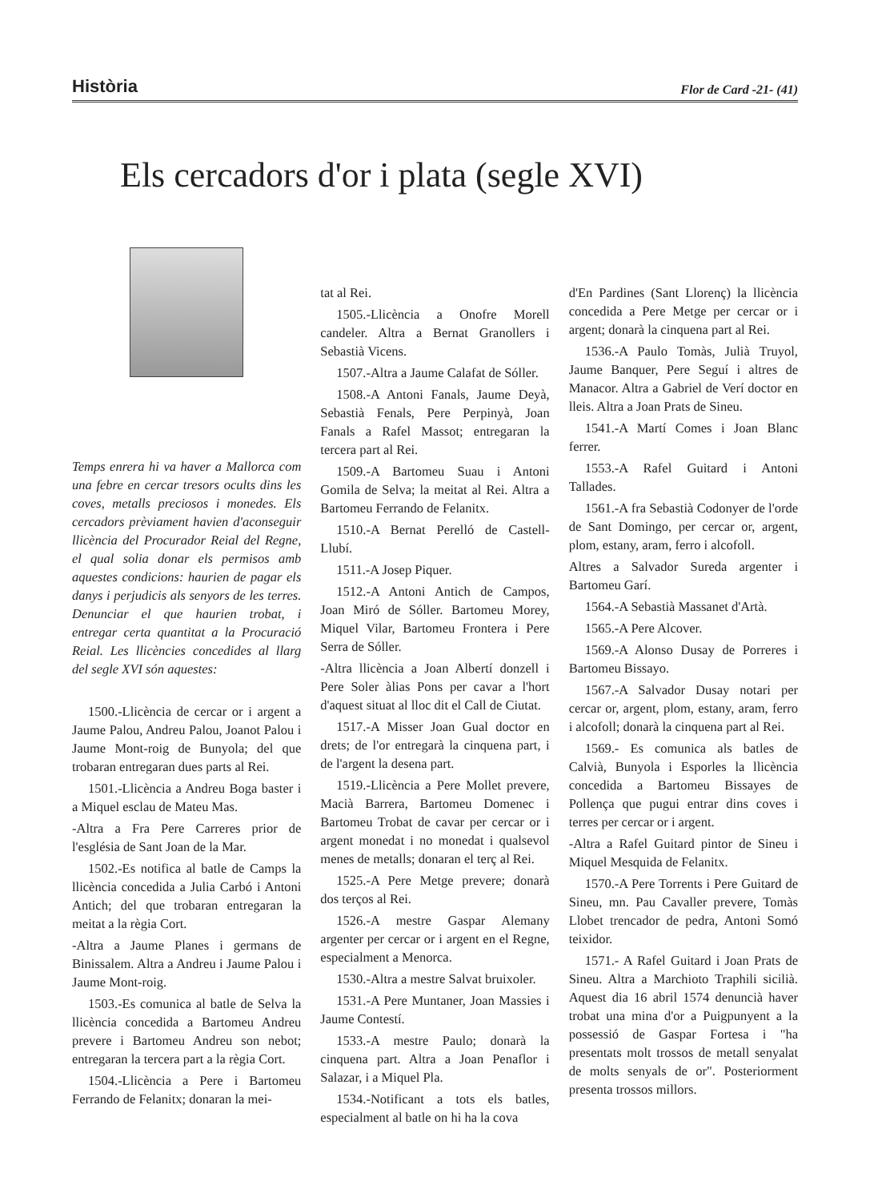Història Flor de Card -21- (41)
Els cercadors d'or i plata (segle XVI)
Temps enrera hi va haver a Mallorca com una febre en cercar tresors ocults dins les coves, metalls preciosos i monedes. Els cercadors prèviament havien d'aconseguir llicència del Procurador Reial del Regne, el qual solia donar els permisos amb aquestes condicions: haurien de pagar els danys i perjudicis als senyors de les terres. Denunciar el que haurien trobat, i entregar certa quantitat a la Procuració Reial. Les llicències concedides al llarg del segle XVI són aquestes:
1500.-Llicència de cercar or i argent a Jaume Palou, Andreu Palou, Joanot Palou i Jaume Mont-roig de Bunyola; del que trobaran entregaran dues parts al Rei.
1501.-Llicència a Andreu Boga baster i a Miquel esclau de Mateu Mas.
-Altra a Fra Pere Carreres prior de l'església de Sant Joan de la Mar.
1502.-Es notifica al batle de Camps la llicència concedida a Julia Carbó i Antoni Antich; del que trobaran entregaran la meitat a la règia Cort.
-Altra a Jaume Planes i germans de Binissalem. Altra a Andreu i Jaume Palou i Jaume Mont-roig.
1503.-Es comunica al batle de Selva la llicència concedida a Bartomeu Andreu prevere i Bartomeu Andreu son nebot; entregaran la tercera part a la règia Cort.
1504.-Llicència a Pere i Bartomeu Ferrando de Felanitx; donaran la mei-
tat al Rei.
1505.-Llicència a Onofre Morell candeler. Altra a Bernat Granollers i Sebastià Vicens.
1507.-Altra a Jaume Calafat de Sóller.
1508.-A Antoni Fanals, Jaume Deyà, Sebastià Fenals, Pere Perpinyà, Joan Fanals a Rafel Massot; entregaran la tercera part al Rei.
1509.-A Bartomeu Suau i Antoni Gomila de Selva; la meitat al Rei. Altra a Bartomeu Ferrando de Felanitx.
1510.-A Bernat Perelló de Castell-Llubí.
1511.-A Josep Piquer.
1512.-A Antoni Antich de Campos, Joan Miró de Sóller. Bartomeu Morey, Miquel Vilar, Bartomeu Frontera i Pere Serra de Sóller.
-Altra llicència a Joan Albertí donzell i Pere Soler àlias Pons per cavar a l'hort d'aquest situat al lloc dit el Call de Ciutat.
1517.-A Misser Joan Gual doctor en drets; de l'or entregarà la cinquena part, i de l'argent la desena part.
1519.-Llicència a Pere Mollet prevere, Macià Barrera, Bartomeu Domenec i Bartomeu Trobat de cavar per cercar or i argent monedat i no monedat i qualsevol menes de metalls; donaran el terç al Rei.
1525.-A Pere Metge prevere; donarà dos terços al Rei.
1526.-A mestre Gaspar Alemany argenter per cercar or i argent en el Regne, especialment a Menorca.
1530.-Altra a mestre Salvat bruixoler.
1531.-A Pere Muntaner, Joan Massies i Jaume Contestí.
1533.-A mestre Paulo; donarà la cinquena part. Altra a Joan Penaflor i Salazar, i a Miquel Pla.
1534.-Notificant a tots els batles, especialment al batle on hi ha la cova
d'En Pardines (Sant Llorenç) la llicència concedida a Pere Metge per cercar or i argent; donarà la cinquena part al Rei.
1536.-A Paulo Tomàs, Julià Truyol, Jaume Banquer, Pere Seguí i altres de Manacor. Altra a Gabriel de Verí doctor en lleis. Altra a Joan Prats de Sineu.
1541.-A Martí Comes i Joan Blanc ferrer.
1553.-A Rafel Guitard i Antoni Tallades.
1561.-A fra Sebastià Codonyer de l'orde de Sant Domingo, per cercar or, argent, plom, estany, aram, ferro i alcofoll.
Altres a Salvador Sureda argenter i Bartomeu Garí.
1564.-A Sebastià Massanet d'Artà.
1565.-A Pere Alcover.
1569.-A Alonso Dusay de Porreres i Bartomeu Bissayo.
1567.-A Salvador Dusay notari per cercar or, argent, plom, estany, aram, ferro i alcofoll; donarà la cinquena part al Rei.
1569.- Es comunica als batles de Calvià, Bunyola i Esporles la llicència concedida a Bartomeu Bissayes de Pollença que pugui entrar dins coves i terres per cercar or i argent.
-Altra a Rafel Guitard pintor de Sineu i Miquel Mesquida de Felanitx.
1570.-A Pere Torrents i Pere Guitard de Sineu, mn. Pau Cavaller prevere, Tomàs Llobet trencador de pedra, Antoni Somó teixidor.
1571.- A Rafel Guitard i Joan Prats de Sineu. Altra a Marchioto Traphili sicilià. Aquest dia 16 abril 1574 denuncià haver trobat una mina d'or a Puigpunyent a la possessió de Gaspar Fortesa i "ha presentats molt trossos de metall senyalat de molts senyals de or". Posteriorment presenta trossos millors.